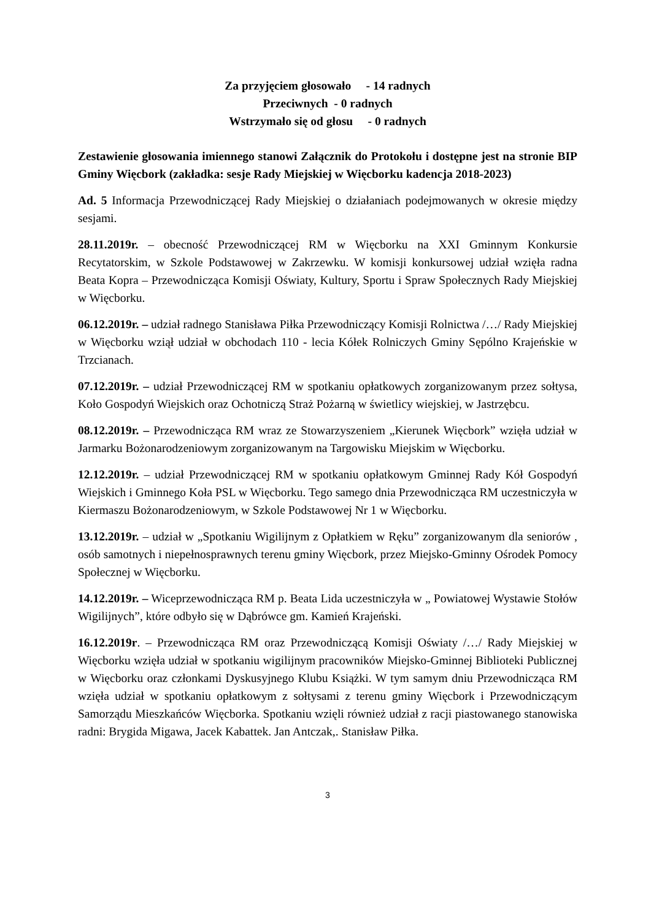Za przyjęciem głosowało - 14 radnych
Przeciwnych - 0 radnych
Wstrzymało się od głosu - 0 radnych
Zestawienie głosowania imiennego stanowi Załącznik do Protokołu i dostępne jest na stronie BIP Gminy Więcbork (zakładka: sesje Rady Miejskiej w Więcborku kadencja 2018-2023)
Ad. 5 Informacja Przewodniczącej Rady Miejskiej o działaniach podejmowanych w okresie między sesjami.
28.11.2019r. – obecność Przewodniczącej RM w Więcborku na XXI Gminnym Konkursie Recytatorskim, w Szkole Podstawowej w Zakrzewku. W komisji konkursowej udział wzięła radna Beata Kopra – Przewodnicząca Komisji Oświaty, Kultury, Sportu i Spraw Społecznych Rady Miejskiej w Więcborku.
06.12.2019r. – udział radnego Stanisława Piłka Przewodniczący Komisji Rolnictwa /…/ Rady Miejskiej w Więcborku wziął udział w obchodach 110 - lecia Kółek Rolniczych Gminy Sępólno Krajeńskie w Trzcianach.
07.12.2019r. – udział Przewodniczącej RM w spotkaniu opłatkowych zorganizowanym przez sołtysa, Koło Gospodyń Wiejskich oraz Ochotniczą Straż Pożarną w świetlicy wiejskiej, w Jastrzębcu.
08.12.2019r. – Przewodnicząca RM wraz ze Stowarzyszeniem „Kierunek Więcbork” wzięła udział w Jarmarku Bożonarodzeniowym zorganizowanym na Targowisku Miejskim w Więcborku.
12.12.2019r. – udział Przewodniczącej RM w spotkaniu opłatkowym Gminnej Rady Kół Gospodyń Wiejskich i Gminnego Koła PSL w Więcborku. Tego samego dnia Przewodnicząca RM uczestniczyła w Kiermaszu Bożonarodzeniowym, w Szkole Podstawowej Nr 1 w Więcborku.
13.12.2019r. – udział w „Spotkaniu Wigilijnym z Opłatkiem w Ręku” zorganizowanym dla seniorów , osób samotnych i niepełnosprawnych terenu gminy Więcbork, przez Miejsko-Gminny Ośrodek Pomocy Społecznej w Więcborku.
14.12.2019r. – Wiceprzewodnicząca RM p. Beata Lida uczestniczyła w „ Powiatowej Wystawie Stołów Wigilijnych”, które odbyło się w Dąbrówce gm. Kamień Krajeński.
16.12.2019r. – Przewodnicząca RM oraz Przewodniczącą Komisji Oświaty /…/ Rady Miejskiej w Więcborku wzięła udział w spotkaniu wigilijnym pracowników Miejsko-Gminnej Biblioteki Publicznej w Więcborku oraz członkami Dyskusyjnego Klubu Książki. W tym samym dniu Przewodnicząca RM wzięła udział w spotkaniu opłatkowym z sołtysami z terenu gminy Więcbork i Przewodniczącym Samorządu Mieszkańców Więcborka. Spotkaniu wzięli również udział z racji piastowanego stanowiska radni: Brygida Migawa, Jacek Kabattek. Jan Antczak,. Stanisław Piłka.
3